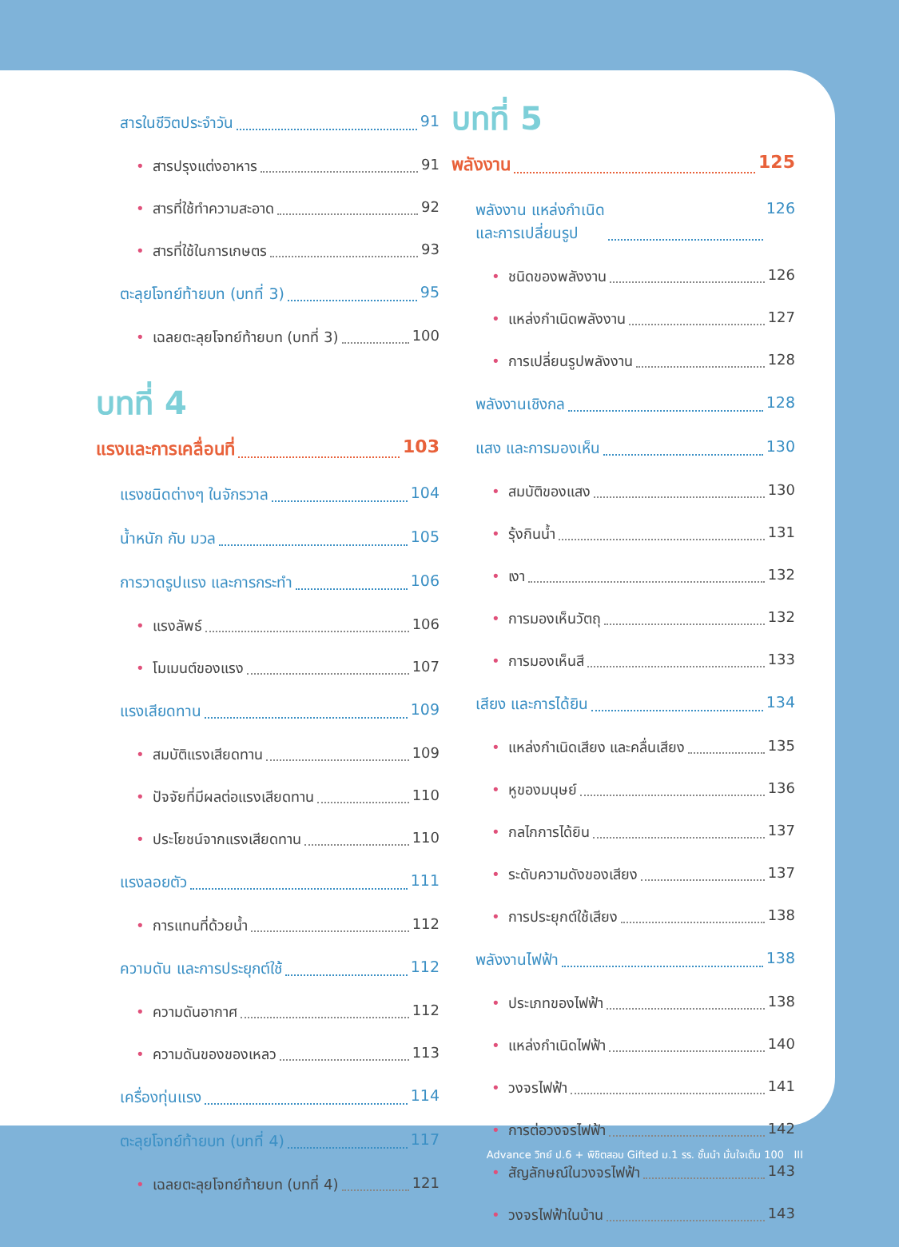สารในชีวิตประจำวัน 91
• สารปรุงแต่งอาหาร 91
• สารที่ใช้ทำความสะอาด 92
• สารที่ใช้ในการเกษตร 93
ตะลุยโจทย์ท้ายบท (บทที่ 3) 95
• เฉลยตะลุยโจทย์ท้ายบท (บทที่ 3) 100
บทที่ 4
แรงและการเคลื่อนที่ 103
แรงชนิดต่างๆ ในจักรวาล 104
น้ำหนัก กับ มวล 105
การวาดรูปแรง และการกระทำ 106
• แรงลัพธ์ 106
• โมเมนต์ของแรง 107
แรงเสียดทาน 109
• สมบัติแรงเสียดทาน 109
• ปัจจัยที่มีผลต่อแรงเสียดทาน 110
• ประโยชน์จากแรงเสียดทาน 110
แรงลอยตัว 111
• การแทนที่ด้วยน้ำ 112
ความดัน และการประยุกต์ใช้ 112
• ความดันอากาศ 112
• ความดันของของเหลว 113
เครื่องทุ่นแรง 114
ตะลุยโจทย์ท้ายบท (บทที่ 4) 117
• เฉลยตะลุยโจทย์ท้ายบท (บทที่ 4) 121
บทที่ 5
พลังงาน 125
พลังงาน แหล่งกำเนิด
และการเปลี่ยนรูป 126
• ชนิดของพลังงาน 126
• แหล่งกำเนิดพลังงาน 127
• การเปลี่ยนรูปพลังงาน 128
พลังงานเชิงกล 128
แสง และการมองเห็น 130
• สมบัติของแสง 130
• รุ้งกินน้ำ 131
• เงา 132
• การมองเห็นวัตถุ 132
• การมองเห็นสี 133
เสียง และการได้ยิน 134
• แหล่งกำเนิดเสียง และคลื่นเสียง 135
• หูของมนุษย์ 136
• กลไกการได้ยิน 137
• ระดับความดังของเสียง 137
• การประยุกต์ใช้เสียง 138
พลังงานไฟฟ้า 138
• ประเภทของไฟฟ้า 138
• แหล่งกำเนิดไฟฟ้า 140
• วงจรไฟฟ้า 141
• การต่อวงจรไฟฟ้า 142
• สัญลักษณ์ในวงจรไฟฟ้า 143
• วงจรไฟฟ้าในบ้าน 143
Advance วิทย์ ป.6 + พิชิตสอบ Gifted ม.1 รร. ชั้นนำ มั่นใจเต็ม 100 III